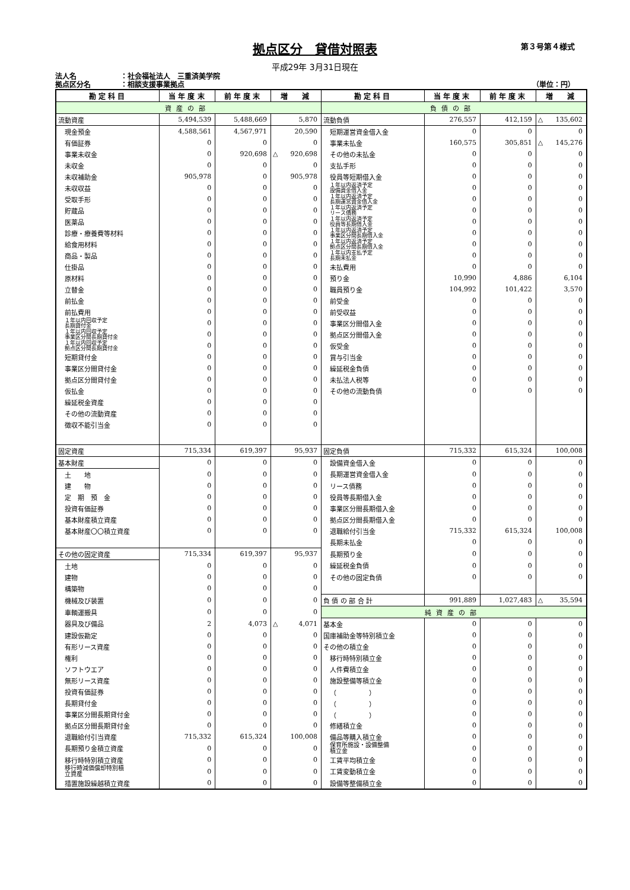拠点区分　貸借対照表
第３号第４様式
平成29年 3月31日現在
法人名 ：社会福祉法人　三重済美学院
拠点区分名 ：相談支援事業拠点 （単位：円）
| 勘 定 科 目 | 当 年 度 末 | 前 年 度 末 | 増 減 | 勘 定 科 目 | 当 年 度 末 | 前 年 度 末 | 増 減 |
| --- | --- | --- | --- | --- | --- | --- | --- |
| 資産の部 | | | | 負債の部 | | | |
| 流動資産 | 5,494,539 | 5,488,669 | 5,870 | 流動負債 | 276,557 | 412,159 | △ 135,602 |
| 現金預金 | 4,588,561 | 4,567,971 | 20,590 | 短期運営資金借入金 | 0 | 0 | 0 |
| 有価証券 | 0 | 0 | 0 | 事業未払金 | 160,575 | 305,851 | △ 145,276 |
| 事業未収金 | 0 | 920,698 | △ 920,698 | その他の未払金 | 0 | 0 | 0 |
| 未収金 | 0 | 0 | 0 | 支払手形 | 0 | 0 | 0 |
| 未収補助金 | 905,978 | 0 | 905,978 | 役員等短期借入金 | 0 | 0 | 0 |
| 未収収益 | 0 | 0 | 0 | １年以内返済予定 設備資金借入金 | 0 | 0 | 0 |
| 受取手形 | 0 | 0 | 0 | １年以内返済予定 長期運営資金借入金 | 0 | 0 | 0 |
| 貯蔵品 | 0 | 0 | 0 | １年以内返済予定 リース債務 | 0 | 0 | 0 |
| 医薬品 | 0 | 0 | 0 | １年以内返済予定 役員等長期借入金 | 0 | 0 | 0 |
| 診療・療養費等材料 | 0 | 0 | 0 | １年以内返済予定 事業区分間長期借入金 | 0 | 0 | 0 |
| 給食用材料 | 0 | 0 | 0 | １年以内返済予定 拠点区分間長期借入金 | 0 | 0 | 0 |
| 商品・製品 | 0 | 0 | 0 | １年以内支払予定 長期未払金 | 0 | 0 | 0 |
| 仕掛品 | 0 | 0 | 0 | 未払費用 | 0 | 0 | 0 |
| 原材料 | 0 | 0 | 0 | 預り金 | 10,990 | 4,886 | 6,104 |
| 立替金 | 0 | 0 | 0 | 職員預り金 | 104,992 | 101,422 | 3,570 |
| 前払金 | 0 | 0 | 0 | 前受金 | 0 | 0 | 0 |
| 前払費用 | 0 | 0 | 0 | 前受収益 | 0 | 0 | 0 |
| １年以内回収予定 長期貸付金 | 0 | 0 | 0 | 事業区分間借入金 | 0 | 0 | 0 |
| １年以内回収予定 事業区分間長期貸付金 | 0 | 0 | 0 | 拠点区分間借入金 | 0 | 0 | 0 |
| １年以内回収予定 拠点区分間長期貸付金 | 0 | 0 | 0 | 仮受金 | 0 | 0 | 0 |
| 短期貸付金 | 0 | 0 | 0 | 賞与引当金 | 0 | 0 | 0 |
| 事業区分間貸付金 | 0 | 0 | 0 | 繰延税金負債 | 0 | 0 | 0 |
| 拠点区分間貸付金 | 0 | 0 | 0 | 未払法人税等 | 0 | 0 | 0 |
| 仮払金 | 0 | 0 | 0 | その他の流動負債 | 0 | 0 | 0 |
| 繰延税金資産 | 0 | 0 | 0 | | | | |
| その他の流動資産 | 0 | 0 | 0 | | | | |
| 徴収不能引当金 | 0 | 0 | 0 | | | | |
| 固定資産 | 715,334 | 619,397 | 95,937 | 固定負債 | 715,332 | 615,324 | 100,008 |
| 基本財産 | 0 | 0 | 0 | 設備資金借入金 | 0 | 0 | 0 |
| 土 地 | 0 | 0 | 0 | 長期運営資金借入金 | 0 | 0 | 0 |
| 建 物 | 0 | 0 | 0 | リース債務 | 0 | 0 | 0 |
| 定 期 預 金 | 0 | 0 | 0 | 役員等長期借入金 | 0 | 0 | 0 |
| 投資有価証券 | 0 | 0 | 0 | 事業区分間長期借入金 | 0 | 0 | 0 |
| 基本財産積立資産 | 0 | 0 | 0 | 拠点区分間長期借入金 | 0 | 0 | 0 |
| 基本財産〇〇積立資産 | 0 | 0 | 0 | 退職給付引当金 | 715,332 | 615,324 | 100,008 |
| | | | | 長期未払金 | 0 | 0 | 0 |
| その他の固定資産 | 715,334 | 619,397 | 95,937 | 長期預り金 | 0 | 0 | 0 |
| 土地 | 0 | 0 | 0 | 繰延税金負債 | 0 | 0 | 0 |
| 建物 | 0 | 0 | 0 | その他の固定負債 | 0 | 0 | 0 |
| 構築物 | 0 | 0 | 0 | | | | |
| 機械及び装置 | 0 | 0 | 0 | 負 債 の 部 合 計 | 991,889 | 1,027,483 | △ 35,594 |
| 車輌運搬具 | 0 | 0 | 0 | 純資産の部 | | | |
| 器具及び備品 | 2 | 4,073 | △ 4,071 | 基本金 | 0 | 0 | 0 |
| 建設仮勘定 | 0 | 0 | 0 | 国庫補助金等特別積立金 | 0 | 0 | 0 |
| 有形リース資産 | 0 | 0 | 0 | その他の積立金 | 0 | 0 | 0 |
| 権利 | 0 | 0 | 0 | 移行時特別積立金 | 0 | 0 | 0 |
| ソフトウエア | 0 | 0 | 0 | 人件費積立金 | 0 | 0 | 0 |
| 無形リース資産 | 0 | 0 | 0 | 施設整備等積立金 | 0 | 0 | 0 |
| 投資有価証券 | 0 | 0 | 0 | （ ） | 0 | 0 | 0 |
| 長期貸付金 | 0 | 0 | 0 | （ ） | 0 | 0 | 0 |
| 事業区分間長期貸付金 | 0 | 0 | 0 | （ ） | 0 | 0 | 0 |
| 拠点区分間長期貸付金 | 0 | 0 | 0 | 修繕積立金 | 0 | 0 | 0 |
| 退職給付引当資産 | 715,332 | 615,324 | 100,008 | 備品等購入積立金 | 0 | 0 | 0 |
| 長期預り金積立資産 | 0 | 0 | 0 | 保育所施設・設備整備 積立金 | 0 | 0 | 0 |
| 移行時特別積立資産 | 0 | 0 | 0 | 工賃平均積立金 | 0 | 0 | 0 |
| 移行時減価償却特別積 立資産 | 0 | 0 | 0 | 工賃変動積立金 | 0 | 0 | 0 |
| 措置施設繰越積立資産 | 0 | 0 | 0 | 設備等整備積立金 | 0 | 0 | 0 |